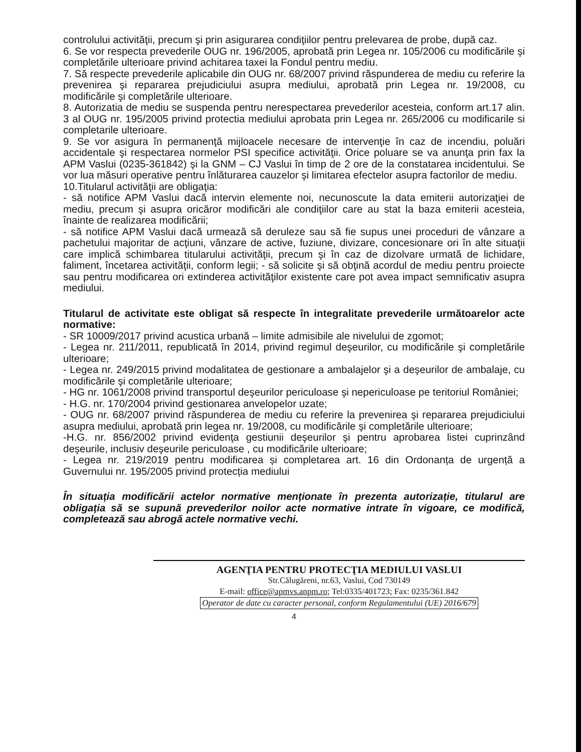controlului activităţii, precum şi prin asigurarea condiţiilor pentru prelevarea de probe, după caz.
6. Se vor respecta prevederile OUG nr. 196/2005, aprobată prin Legea nr. 105/2006 cu modificările şi completările ulterioare privind achitarea taxei la Fondul pentru mediu.
7. Să respecte prevederile aplicabile din OUG nr. 68/2007 privind răspunderea de mediu cu referire la prevenirea şi repararea prejudiciului asupra mediului, aprobată prin Legea nr. 19/2008, cu modificările şi completările ulterioare.
8. Autorizatia de mediu se suspenda pentru nerespectarea prevederilor acesteia, conform art.17 alin. 3 al OUG nr. 195/2005 privind protectia mediului aprobata prin Legea nr. 265/2006 cu modificarile si completarile ulterioare.
9. Se vor asigura în permanenţă mijloacele necesare de intervenţie în caz de incendiu, poluări accidentale şi respectarea normelor PSI specifice activităţii. Orice poluare se va anunţa prin fax la APM Vaslui (0235-361842) şi la GNM – CJ Vaslui în timp de 2 ore de la constatarea incidentului. Se vor lua măsuri operative pentru înlăturarea cauzelor şi limitarea efectelor asupra factorilor de mediu.
10.Titularul activităţii are obligaţia:
- să notifice APM Vaslui dacă intervin elemente noi, necunoscute la data emiterii autorizaţiei de mediu, precum şi asupra oricăror modificări ale condiţiilor care au stat la baza emiterii acesteia, înainte de realizarea modificării;
- să notifice APM Vaslui dacă urmează să deruleze sau să fie supus unei proceduri de vânzare a pachetului majoritar de acţiuni, vânzare de active, fuziune, divizare, concesionare ori în alte situaţii care implică schimbarea titularului activităţii, precum şi în caz de dizolvare urmată de lichidare, faliment, încetarea activităţii, conform legii; - să solicite şi să obţină acordul de mediu pentru proiecte sau pentru modificarea ori extinderea activităţilor existente care pot avea impact semnificativ asupra mediului.
Titularul de activitate este obligat să respecte în integralitate prevederile următoarelor acte normative:
- SR 10009/2017 privind acustica urbană – limite admisibile ale nivelului de zgomot;
- Legea nr. 211/2011, republicată în 2014, privind regimul deşeurilor, cu modificările şi completările ulterioare;
- Legea nr. 249/2015 privind modalitatea de gestionare a ambalajelor şi a deşeurilor de ambalaje, cu modificările şi completările ulterioare;
- HG nr. 1061/2008 privind transportul deşeurilor periculoase şi nepericuloase pe teritoriul României;
- H.G. nr. 170/2004 privind gestionarea anvelopelor uzate;
- OUG nr. 68/2007 privind răspunderea de mediu cu referire la prevenirea şi repararea prejudiciului asupra mediului, aprobată prin legea nr. 19/2008, cu modificările şi completările ulterioare;
-H.G. nr. 856/2002 privind evidenţa gestiunii deşeurilor şi pentru aprobarea listei cuprinzând deşeurile, inclusiv deşeurile periculoase , cu modificările ulterioare;
- Legea nr. 219/2019 pentru modificarea și completarea art. 16 din Ordonanța de urgență a Guvernului nr. 195/2005 privind protecția mediului
În situația modificării actelor normative menționate în prezenta autorizație, titularul are obligația să se supună prevederilor noilor acte normative intrate în vigoare, ce modifică, completează sau abrogă actele normative vechi.
AGENŢIA PENTRU PROTECŢIA MEDIULUI VASLUI
Str.Călugăreni, nr.63, Vaslui, Cod 730149
E-mail: office@apmvs.anpm.ro; Tel:0335/401723; Fax: 0235/361.842
Operator de date cu caracter personal, conform Regulamentului (UE) 2016/679
4